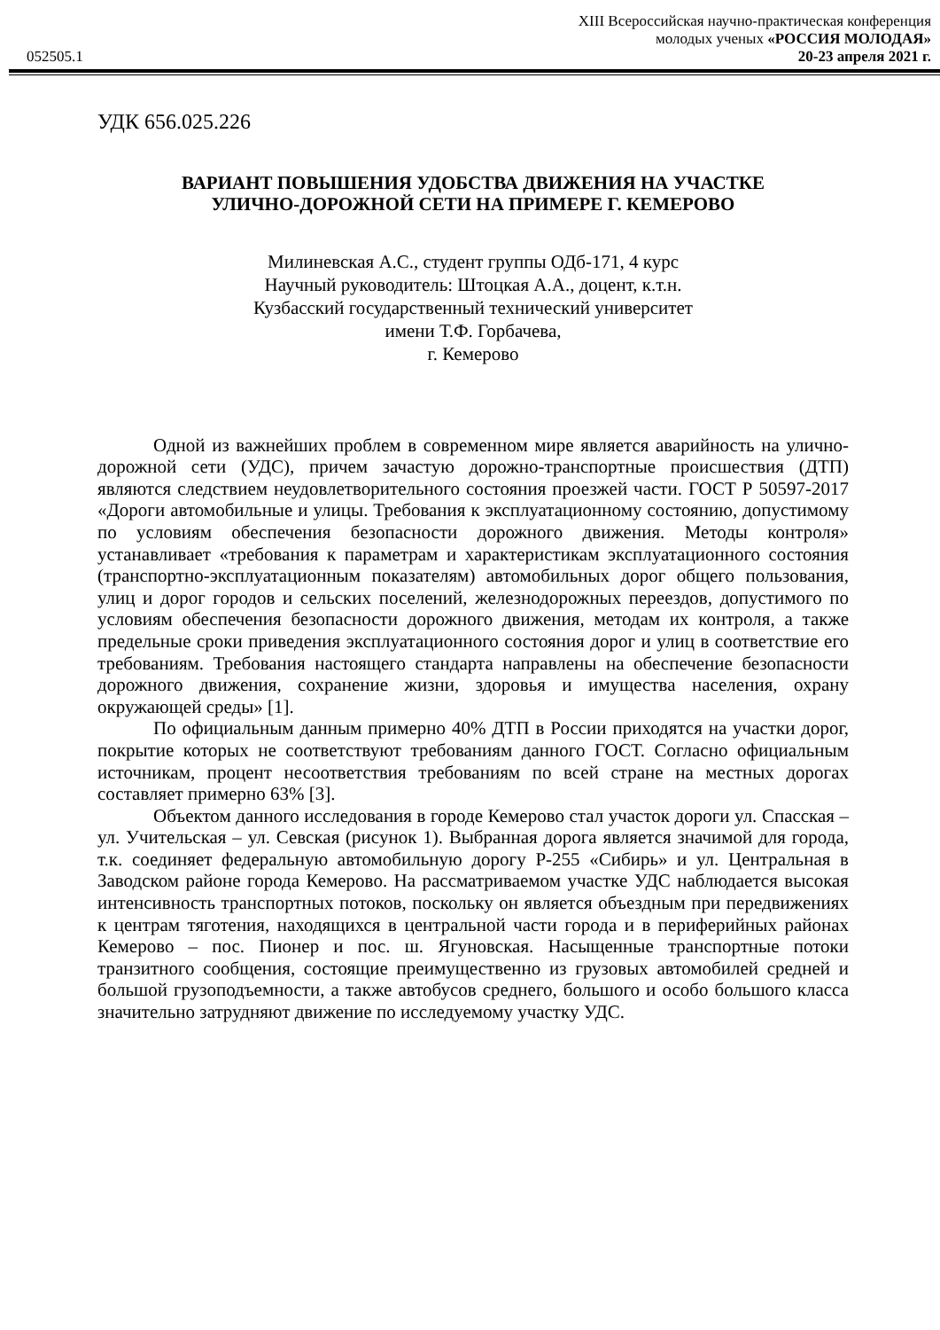XIII Всероссийская научно-практическая конференция
молодых ученых «РОССИЯ МОЛОДАЯ»
052505.1 20-23 апреля 2021 г.
УДК 656.025.226
ВАРИАНТ ПОВЫШЕНИЯ УДОБСТВА ДВИЖЕНИЯ НА УЧАСТКЕ
УЛИЧНО-ДОРОЖНОЙ СЕТИ НА ПРИМЕРЕ Г. КЕМЕРОВО
Милиневская А.С., студент группы ОДб-171, 4 курс
Научный руководитель: Штоцкая А.А., доцент, к.т.н.
Кузбасский государственный технический университет
имени Т.Ф. Горбачева,
г. Кемерово
Одной из важнейших проблем в современном мире является аварийность на улично-дорожной сети (УДС), причем зачастую дорожно-транспортные происшествия (ДТП) являются следствием неудовлетворительного состояния проезжей части. ГОСТ Р 50597-2017 «Дороги автомобильные и улицы. Требования к эксплуатационному состоянию, допустимому по условиям обеспечения безопасности дорожного движения. Методы контроля» устанавливает «требования к параметрам и характеристикам эксплуатационного состояния (транспортно-эксплуатационным показателям) автомобильных дорог общего пользования, улиц и дорог городов и сельских поселений, железнодорожных переездов, допустимого по условиям обеспечения безопасности дорожного движения, методам их контроля, а также предельные сроки приведения эксплуатационного состояния дорог и улиц в соответствие его требованиям. Требования настоящего стандарта направлены на обеспечение безопасности дорожного движения, сохранение жизни, здоровья и имущества населения, охрану окружающей среды» [1].
По официальным данным примерно 40% ДТП в России приходятся на участки дорог, покрытие которых не соответствуют требованиям данного ГОСТ. Согласно официальным источникам, процент несоответствия требованиям по всей стране на местных дорогах составляет примерно 63% [3].
Объектом данного исследования в городе Кемерово стал участок дороги ул. Спасская – ул. Учительская – ул. Севская (рисунок 1). Выбранная дорога является значимой для города, т.к. соединяет федеральную автомобильную дорогу Р-255 «Сибирь» и ул. Центральная в Заводском районе города Кемерово. На рассматриваемом участке УДС наблюдается высокая интенсивность транспортных потоков, поскольку он является объездным при передвижениях к центрам тяготения, находящихся в центральной части города и в периферийных районах Кемерово – пос. Пионер и пос. ш. Ягуновская. Насыщенные транспортные потоки транзитного сообщения, состоящие преимущественно из грузовых автомобилей средней и большой грузоподъемности, а также автобусов среднего, большого и особо большого класса значительно затрудняют движение по исследуемому участку УДС.